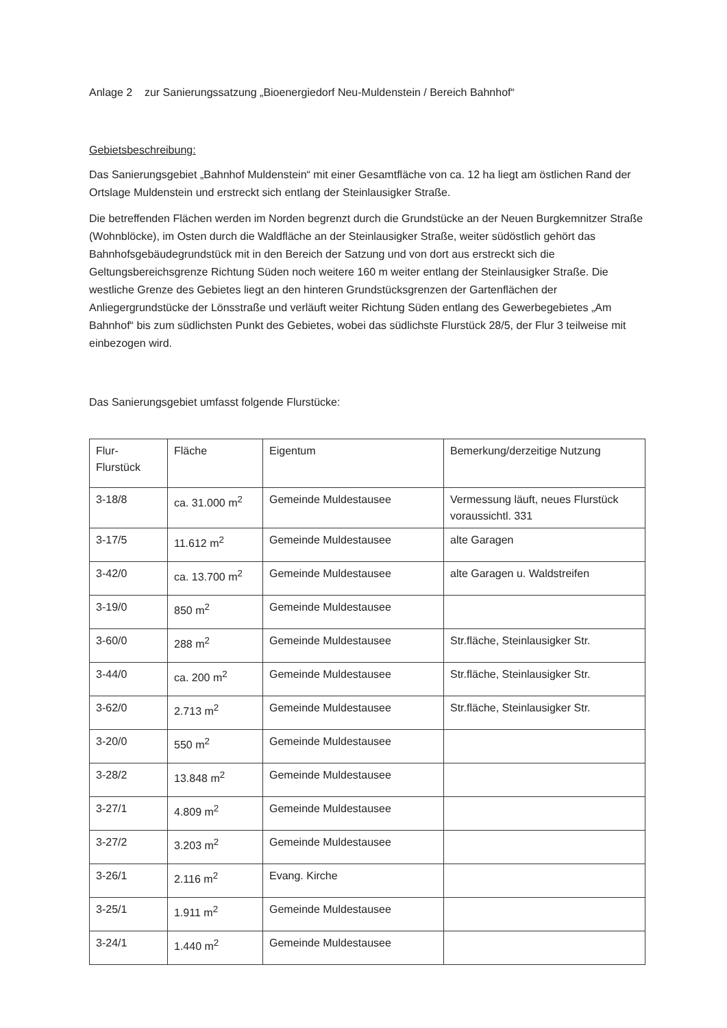Anlage 2 zur Sanierungssatzung „Bioenergiedorf Neu-Muldenstein / Bereich Bahnhof“
Gebietsbeschreibung:
Das Sanierungsgebiet „Bahnhof Muldenstein“ mit einer Gesamtfläche von ca. 12 ha liegt am östlichen Rand der Ortslage Muldenstein und erstreckt sich entlang der Steinlausigker Straße.
Die betreffenden Flächen werden im Norden begrenzt durch die Grundstücke an der Neuen Burgkemnitzer Straße (Wohnblöcke), im Osten durch die Waldfläche an der Steinlausigker Straße, weiter südöstlich gehört das Bahnhofsgebäudegrundstück mit in den Bereich der Satzung und von dort aus erstreckt sich die Geltungsbereichsgrenze Richtung Süden noch weitere 160 m weiter entlang der Steinlausigker Straße. Die westliche Grenze des Gebietes liegt an den hinteren Grundstücksgrenzen der Gartenflächen der Anliegergrundstücke der Lönsstraße und verläuft weiter Richtung Süden entlang des Gewerbegebietes „Am Bahnhof“ bis zum südlichsten Punkt des Gebietes, wobei das südlichste Flurstück 28/5, der Flur 3 teilweise mit einbezogen wird.
Das Sanierungsgebiet umfasst folgende Flurstücke:
| Flur- Flurstück | Fläche | Eigentum | Bemerkung/derzeitige Nutzung |
| 3-18/8 | ca. 31.000 m<sup>2</sup> | Gemeinde Muldestausee | Vermessung läuft, neues Flurstück voraussichtl. 331 |
| 3-17/5 | 11.612 m<sup>2</sup> | Gemeinde Muldestausee | alte Garagen |
| 3-42/0 | ca. 13.700 m<sup>2</sup> | Gemeinde Muldestausee | alte Garagen u. Waldstreifen |
| 3-19/0 | 850 m<sup>2</sup> | Gemeinde Muldestausee | |
| 3-60/0 | 288 m<sup>2</sup> | Gemeinde Muldestausee | Str.fläche, Steinlausigker Str. |
| 3-44/0 | ca. 200 m<sup>2</sup> | Gemeinde Muldestausee | Str.fläche, Steinlausigker Str. |
| 3-62/0 | 2.713 m<sup>2</sup> | Gemeinde Muldestausee | Str.fläche, Steinlausigker Str. |
| 3-20/0 | 550 m<sup>2</sup> | Gemeinde Muldestausee | |
| 3-28/2 | 13.848 m<sup>2</sup> | Gemeinde Muldestausee | |
| 3-27/1 | 4.809 m<sup>2</sup> | Gemeinde Muldestausee | |
| 3-27/2 | 3.203 m<sup>2</sup> | Gemeinde Muldestausee | |
| 3-26/1 | 2.116 m<sup>2</sup> | Evang. Kirche | |
| 3-25/1 | 1.911 m<sup>2</sup> | Gemeinde Muldestausee | |
| 3-24/1 | 1.440 m<sup>2</sup> | Gemeinde Muldestausee | |